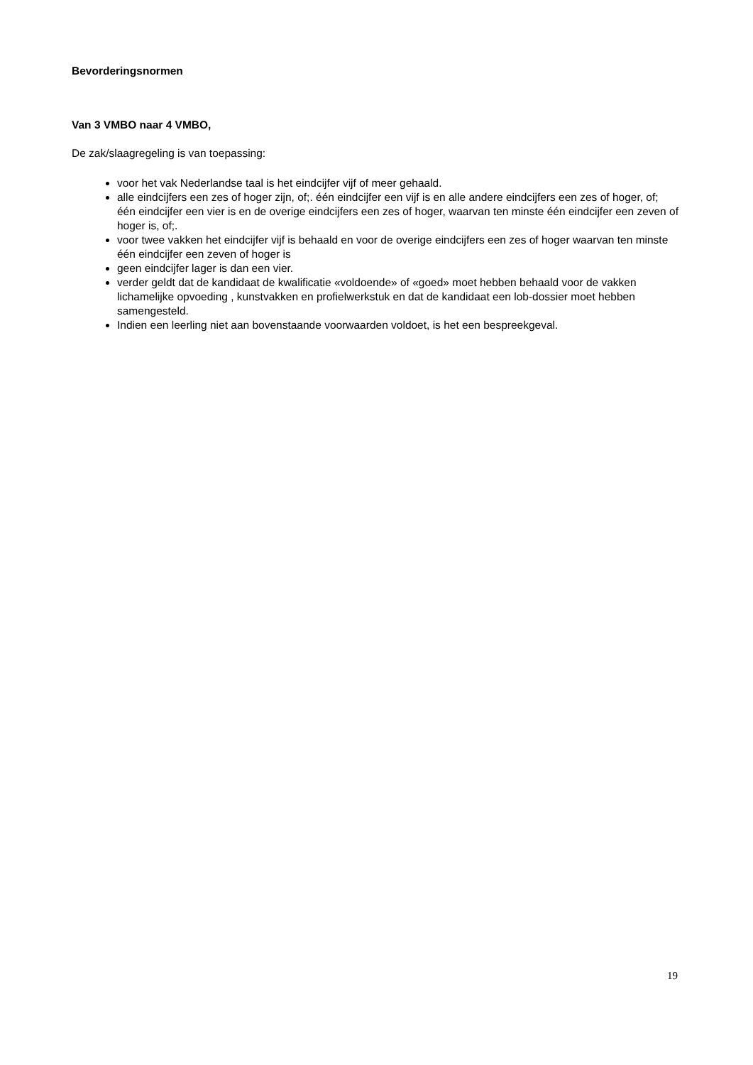Bevorderingsnormen
Van 3 VMBO naar 4 VMBO,
De zak/slaagregeling is van toepassing:
voor het vak Nederlandse taal is het eindcijfer vijf of meer gehaald.
alle eindcijfers een zes of hoger zijn, of;. één eindcijfer een vijf is en alle andere eindcijfers een zes of hoger, of;
één eindcijfer een vier is en de overige eindcijfers een zes of hoger, waarvan ten minste één eindcijfer een zeven of hoger is, of;.
voor twee vakken het eindcijfer vijf is behaald en voor de overige eindcijfers een zes of hoger waarvan ten minste één eindcijfer een zeven of hoger is
geen eindcijfer lager is dan een vier.
verder geldt dat de kandidaat de kwalificatie «voldoende» of «goed» moet hebben behaald voor de vakken lichamelijke opvoeding , kunstvakken en profielwerkstuk en dat de kandidaat een lob-dossier moet hebben samengesteld.
Indien een leerling niet aan bovenstaande voorwaarden voldoet, is het een bespreekgeval.
19